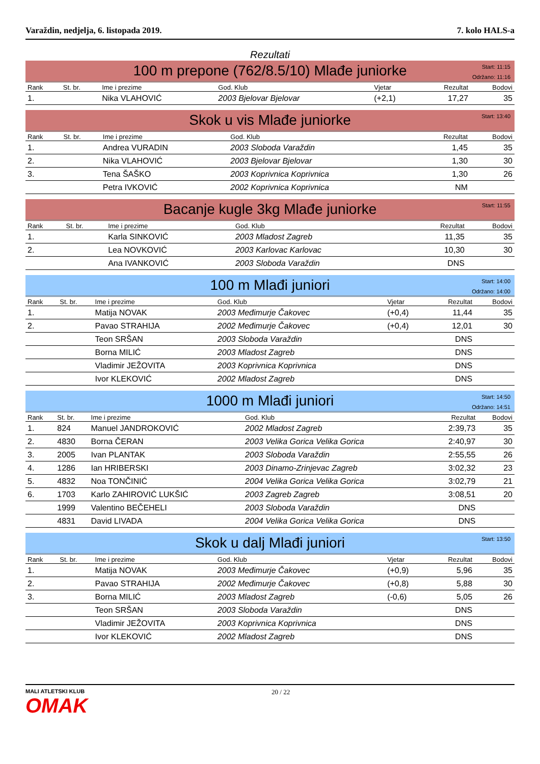Varaždin, nedjelja, 6. listopada 2019. 7. kolo HALS-a
Rezultati
100 m prepone (762/8.5/10) Mlađe juniorke
Start: 11:15
Održano: 11:16
| Rank | St. br. | Ime i prezime | God. Klub | Vjetar | Rezultat | Bodovi |
| --- | --- | --- | --- | --- | --- | --- |
| 1. | | Nika VLAHOVIĆ | 2003 Bjelovar Bjelovar | (+2,1) | 17,27 | 35 |
Skok u vis Mlađe juniorke
Start: 13:40
| Rank | St. br. | Ime i prezime | God. Klub | Rezultat | Bodovi |
| --- | --- | --- | --- | --- | --- |
| 1. | | Andrea VURADIN | 2003 Sloboda Varaždin | 1,45 | 35 |
| 2. | | Nika VLAHOVIĆ | 2003 Bjelovar Bjelovar | 1,30 | 30 |
| 3. | | Tena ŠAŠKO | 2003 Koprivnica Koprivnica | 1,30 | 26 |
| | | Petra IVKOVIĆ | 2002 Koprivnica Koprivnica | NM | |
Bacanje kugle 3kg Mlađe juniorke
Start: 11:55
| Rank | St. br. | Ime i prezime | God. Klub | Rezultat | Bodovi |
| --- | --- | --- | --- | --- | --- |
| 1. | | Karla SINKOVIĆ | 2003 Mladost Zagreb | 11,35 | 35 |
| 2. | | Lea NOVKOVIĆ | 2003 Karlovac Karlovac | 10,30 | 30 |
| | | Ana IVANKOVIĆ | 2003 Sloboda Varaždin | DNS | |
100 m Mlađi juniori
Start: 14:00
Održano: 14:00
| Rank | St. br. | Ime i prezime | God. Klub | Vjetar | Rezultat | Bodovi |
| --- | --- | --- | --- | --- | --- | --- |
| 1. | | Matija NOVAK | 2003 Međimurje Čakovec | (+0,4) | 11,44 | 35 |
| 2. | | Pavao STRAHIJA | 2002 Međimurje Čakovec | (+0,4) | 12,01 | 30 |
| | | Teon SRŠAN | 2003 Sloboda Varaždin | | DNS | |
| | | Borna MILIĆ | 2003 Mladost Zagreb | | DNS | |
| | | Vladimir JEŽOVITA | 2003 Koprivnica Koprivnica | | DNS | |
| | | Ivor KLEKOVIĆ | 2002 Mladost Zagreb | | DNS | |
1000 m Mlađi juniori
Start: 14:50
Održano: 14:51
| Rank | St. br. | Ime i prezime | God. Klub | Rezultat | Bodovi |
| --- | --- | --- | --- | --- | --- |
| 1. | 824 | Manuel JANDROKOVIĆ | 2002 Mladost Zagreb | 2:39,73 | 35 |
| 2. | 4830 | Borna ČERAN | 2003 Velika Gorica Velika Gorica | 2:40,97 | 30 |
| 3. | 2005 | Ivan PLANTAK | 2003 Sloboda Varaždin | 2:55,55 | 26 |
| 4. | 1286 | Ian HRIBERSKI | 2003 Dinamo-Zrinjevac Zagreb | 3:02,32 | 23 |
| 5. | 4832 | Noa TONČINIĆ | 2004 Velika Gorica Velika Gorica | 3:02,79 | 21 |
| 6. | 1703 | Karlo ZAHIROVIĆ LUKŠIĆ | 2003 Zagreb Zagreb | 3:08,51 | 20 |
| | 1999 | Valentino BEČEHELI | 2003 Sloboda Varaždin | DNS | |
| | 4831 | David LIVADA | 2004 Velika Gorica Velika Gorica | DNS | |
Skok u dalj Mlađi juniori
Start: 13:50
| Rank | St. br. | Ime i prezime | God. Klub | Vjetar | Rezultat | Bodovi |
| --- | --- | --- | --- | --- | --- | --- |
| 1. | | Matija NOVAK | 2003 Međimurje Čakovec | (+0,9) | 5,96 | 35 |
| 2. | | Pavao STRAHIJA | 2002 Međimurje Čakovec | (+0,8) | 5,88 | 30 |
| 3. | | Borna MILIĆ | 2003 Mladost Zagreb | (-0,6) | 5,05 | 26 |
| | | Teon SRŠAN | 2003 Sloboda Varaždin | | DNS | |
| | | Vladimir JEŽOVITA | 2003 Koprivnica Koprivnica | | DNS | |
| | | Ivor KLEKOVIĆ | 2002 Mladost Zagreb | | DNS | |
MALI ATLETSKI KLUB
OMAK
20 / 22